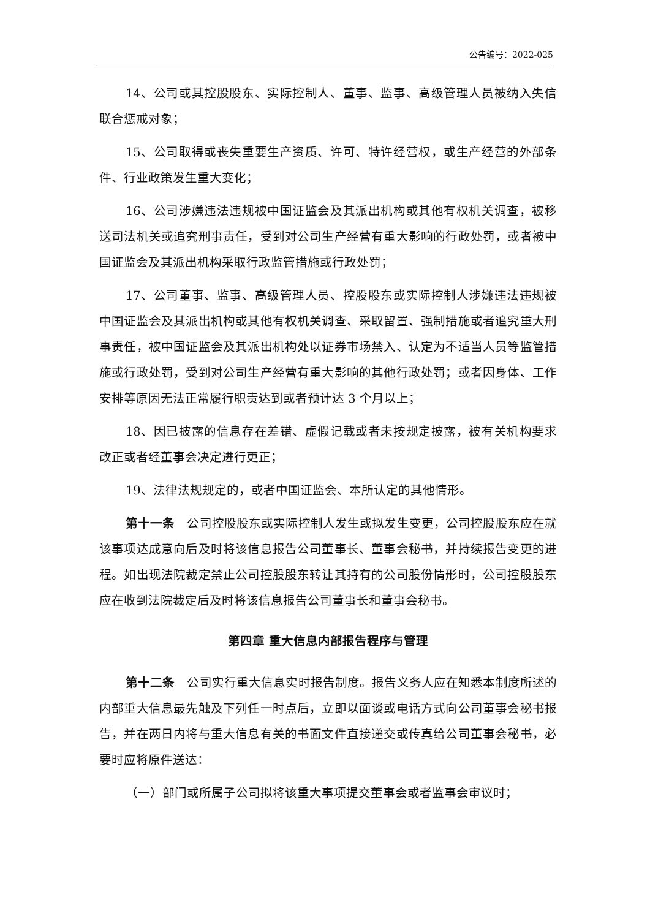公告编号：2022-025
14、公司或其控股股东、实际控制人、董事、监事、高级管理人员被纳入失信联合惩戒对象；
15、公司取得或丧失重要生产资质、许可、特许经营权，或生产经营的外部条件、行业政策发生重大变化；
16、公司涉嫌违法违规被中国证监会及其派出机构或其他有权机关调查，被移送司法机关或追究刑事责任，受到对公司生产经营有重大影响的行政处罚，或者被中国证监会及其派出机构采取行政监管措施或行政处罚；
17、公司董事、监事、高级管理人员、控股股东或实际控制人涉嫌违法违规被中国证监会及其派出机构或其他有权机关调查、采取留置、强制措施或者追究重大刑事责任，被中国证监会及其派出机构处以证券市场禁入、认定为不适当人员等监管措施或行政处罚，受到对公司生产经营有重大影响的其他行政处罚；或者因身体、工作安排等原因无法正常履行职责达到或者预计达 3 个月以上；
18、因已披露的信息存在差错、虚假记载或者未按规定披露，被有关机构要求改正或者经董事会决定进行更正；
19、法律法规规定的，或者中国证监会、本所认定的其他情形。
第十一条　公司控股股东或实际控制人发生或拟发生变更，公司控股股东应在就该事项达成意向后及时将该信息报告公司董事长、董事会秘书，并持续报告变更的进程。如出现法院裁定禁止公司控股股东转让其持有的公司股份情形时，公司控股股东应在收到法院裁定后及时将该信息报告公司董事长和董事会秘书。
第四章 重大信息内部报告程序与管理
第十二条　公司实行重大信息实时报告制度。报告义务人应在知悉本制度所述的内部重大信息最先触及下列任一时点后，立即以面谈或电话方式向公司董事会秘书报告，并在两日内将与重大信息有关的书面文件直接递交或传真给公司董事会秘书，必要时应将原件送达：
（一）部门或所属子公司拟将该重大事项提交董事会或者监事会审议时；